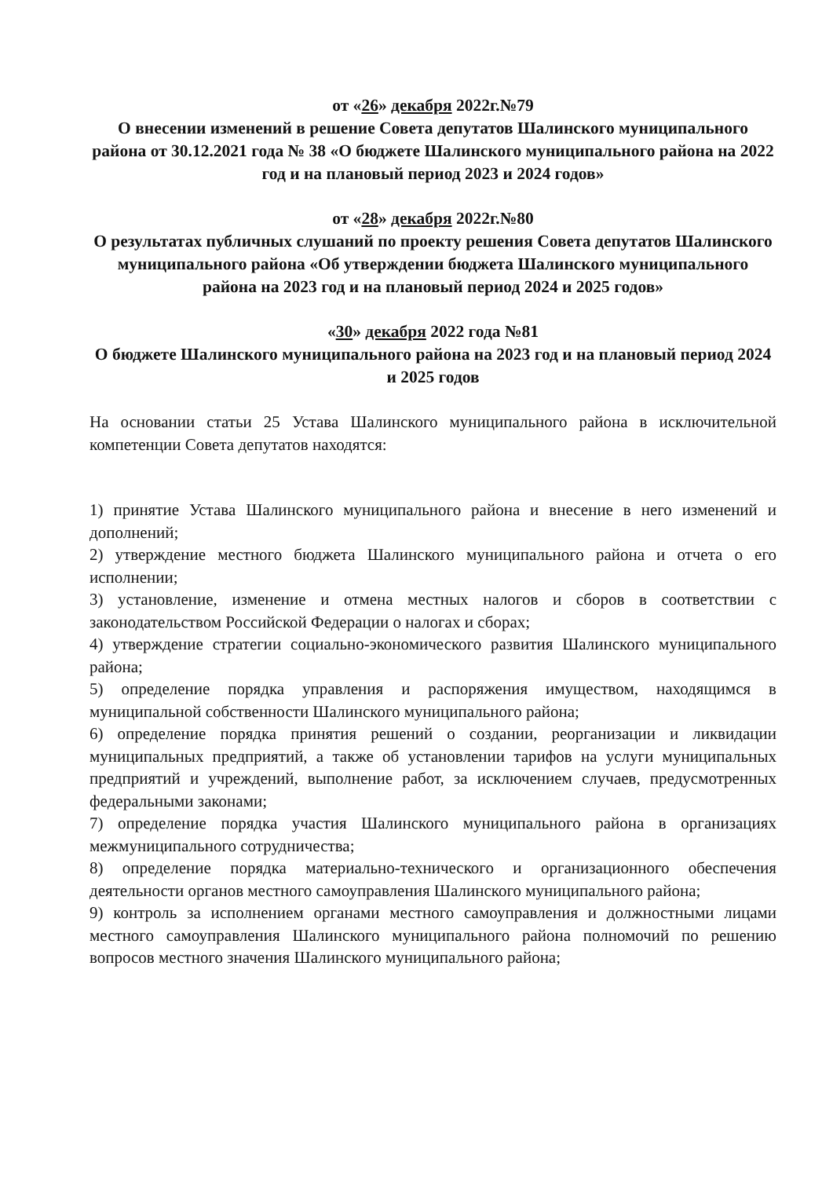от «26» декабря 2022г.№79
О внесении изменений в решение Совета депутатов Шалинского муниципального района от 30.12.2021 года № 38 «О бюджете Шалинского муниципального района на 2022 год и на плановый период 2023 и 2024 годов»
от «28» декабря 2022г.№80
О результатах публичных слушаний по проекту решения Совета депутатов Шалинского муниципального района «Об утверждении бюджета Шалинского муниципального района на 2023 год и на плановый период 2024 и 2025 годов»
«30» декабря 2022 года №81
О бюджете Шалинского муниципального района на 2023 год и на плановый период 2024 и 2025 годов
На основании статьи 25 Устава Шалинского муниципального района в исключительной компетенции Совета депутатов находятся:
1) принятие Устава Шалинского муниципального района и внесение в него изменений и дополнений;
2) утверждение местного бюджета Шалинского муниципального района и отчета о его исполнении;
3) установление, изменение и отмена местных налогов и сборов в соответствии с законодательством Российской Федерации о налогах и сборах;
4) утверждение стратегии социально-экономического развития Шалинского муниципального района;
5) определение порядка управления и распоряжения имуществом, находящимся в муниципальной собственности Шалинского муниципального района;
6) определение порядка принятия решений о создании, реорганизации и ликвидации муниципальных предприятий, а также об установлении тарифов на услуги муниципальных предприятий и учреждений, выполнение работ, за исключением случаев, предусмотренных федеральными законами;
7) определение порядка участия Шалинского муниципального района в организациях межмуниципального сотрудничества;
8) определение порядка материально-технического и организационного обеспечения деятельности органов местного самоуправления Шалинского муниципального района;
9) контроль за исполнением органами местного самоуправления и должностными лицами местного самоуправления Шалинского муниципального района полномочий по решению вопросов местного значения Шалинского муниципального района;